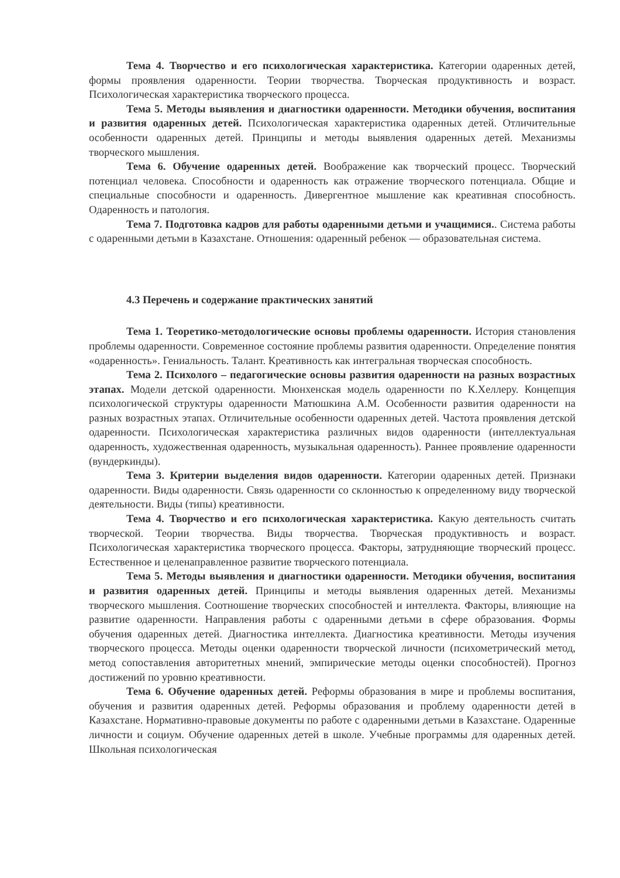Тема 4. Творчество и его психологическая характеристика. Категории одаренных детей, формы проявления одаренности. Теории творчества. Творческая продуктивность и возраст. Психологическая характеристика творческого процесса.
Тема 5. Методы выявления и диагностики одаренности. Методики обучения, воспитания и развития одаренных детей. Психологическая характеристика одаренных детей. Отличительные особенности одаренных детей. Принципы и методы выявления одаренных детей. Механизмы творческого мышления.
Тема 6. Обучение одаренных детей. Воображение как творческий процесс. Творческий потенциал человека. Способности и одаренность как отражение творческого потенциала. Общие и специальные способности и одаренность. Дивергентное мышление как креативная способность. Одаренность и патология.
Тема 7. Подготовка кадров для работы одаренными детьми и учащимися.. Система работы с одаренными детьми в Казахстане. Отношения: одаренный ребенок — образовательная система.
4.3 Перечень и содержание практических занятий
Тема 1. Теоретико-методологические основы проблемы одаренности. История становления проблемы одаренности. Современное состояние проблемы развития одаренности. Определение понятия «одаренность». Гениальность. Талант. Креативность как интегральная творческая способность.
Тема 2. Психолого – педагогические основы развития одаренности на разных возрастных этапах. Модели детской одаренности. Мюнхенская модель одаренности по К.Хеллеру. Концепция психологической структуры одаренности Матюшкина А.М. Особенности развития одаренности на разных возрастных этапах. Отличительные особенности одаренных детей. Частота проявления детской одаренности. Психологическая характеристика различных видов одаренности (интеллектуальная одаренность, художественная одаренность, музыкальная одаренность). Раннее проявление одаренности (вундеркинды).
Тема 3. Критерии выделения видов одаренности. Категории одаренных детей. Признаки одаренности. Виды одаренности. Связь одаренности со склонностью к определенному виду творческой деятельности. Виды (типы) креативности.
Тема 4. Творчество и его психологическая характеристика. Какую деятельность считать творческой. Теории творчества. Виды творчества. Творческая продуктивность и возраст. Психологическая характеристика творческого процесса. Факторы, затрудняющие творческий процесс. Естественное и целенаправленное развитие творческого потенциала.
Тема 5. Методы выявления и диагностики одаренности. Методики обучения, воспитания и развития одаренных детей. Принципы и методы выявления одаренных детей. Механизмы творческого мышления. Соотношение творческих способностей и интеллекта. Факторы, влияющие на развитие одаренности. Направления работы с одаренными детьми в сфере образования. Формы обучения одаренных детей. Диагностика интеллекта. Диагностика креативности. Методы изучения творческого процесса. Методы оценки одаренности творческой личности (психометрический метод, метод сопоставления авторитетных мнений, эмпирические методы оценки способностей). Прогноз достижений по уровню креативности.
Тема 6. Обучение одаренных детей. Реформы образования в мире и проблемы воспитания, обучения и развития одаренных детей. Реформы образования и проблему одаренности детей в Казахстане. Нормативно-правовые документы по работе с одаренными детьми в Казахстане. Одаренные личности и социум. Обучение одаренных детей в школе. Учебные программы для одаренных детей. Школьная психологическая